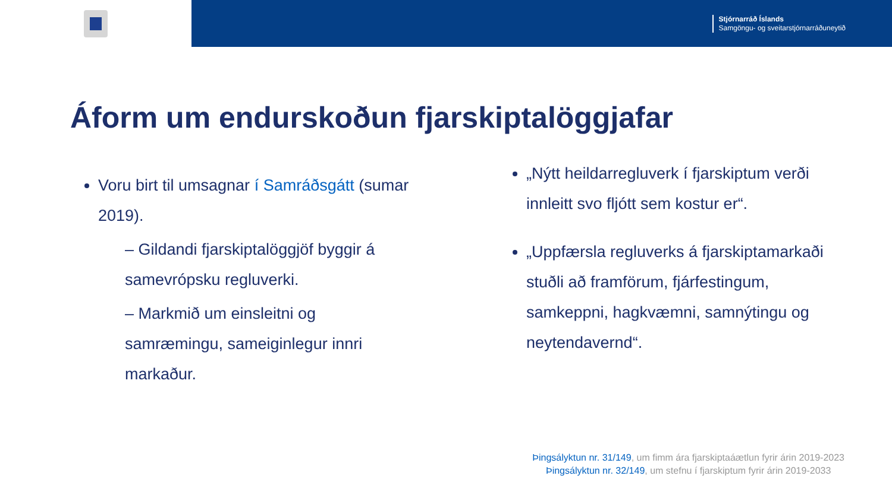Stjórnarráð Íslands
Samgöngu- og sveitarstjórnarráðuneytið
Áform um endurskoðun fjarskiptalöggjafar
Voru birt til umsagnar í Samráðsgátt (sumar 2019).
– Gildandi fjarskiptalöggjöf byggir á samevrópsku regluverki.
– Markmið um einsleitni og samræmingu, sameiginlegur innri markaður.
„Nýtt heildarregluverk í fjarskiptum verði innleitt svo fljótt sem kostur er“.
„Uppfærsla regluverks á fjarskiptamarkaði stuðli að framförum, fjárfestingum, samkeppni, hagkvæmni, samnýtingu og neytendavernd“.
Þingsályktun nr. 31/149, um fimm ára fjarskiptaáætlun fyrir árin 2019-2023
Þingsályktun nr. 32/149, um stefnu í fjarskiptum fyrir árin 2019-2033